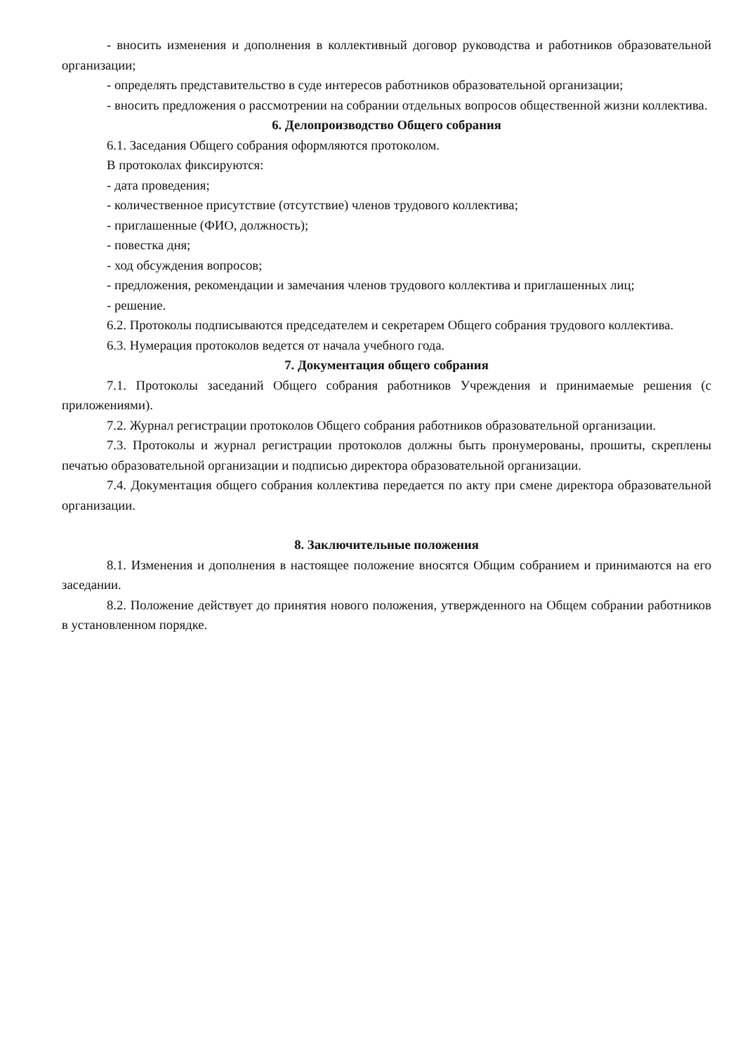- вносить изменения и дополнения в коллективный договор руководства и работников образовательной организации;
- определять представительство в суде интересов работников образовательной организации;
- вносить предложения о рассмотрении на собрании отдельных вопросов общественной жизни коллектива.
6. Делопроизводство Общего собрания
6.1. Заседания Общего собрания оформляются протоколом.
В протоколах фиксируются:
- дата проведения;
- количественное присутствие (отсутствие) членов трудового коллектива;
- приглашенные (ФИО, должность);
- повестка дня;
- ход обсуждения вопросов;
- предложения, рекомендации и замечания членов трудового коллектива и приглашенных лиц;
- решение.
6.2. Протоколы подписываются председателем и секретарем Общего собрания трудового коллектива.
6.3. Нумерация протоколов ведется от начала учебного года.
7. Документация общего собрания
7.1. Протоколы заседаний Общего собрания работников Учреждения и принимаемые решения (с приложениями).
7.2. Журнал регистрации протоколов Общего собрания работников образовательной организации.
7.3. Протоколы и журнал регистрации протоколов должны быть пронумерованы, прошиты, скреплены печатью образовательной организации и подписью директора образовательной организации.
7.4. Документация общего собрания коллектива передается по акту при смене директора образовательной организации.
8. Заключительные положения
8.1. Изменения и дополнения в настоящее положение вносятся Общим собранием и принимаются на его заседании.
8.2. Положение действует до принятия нового положения, утвержденного на Общем собрании работников в установленном порядке.